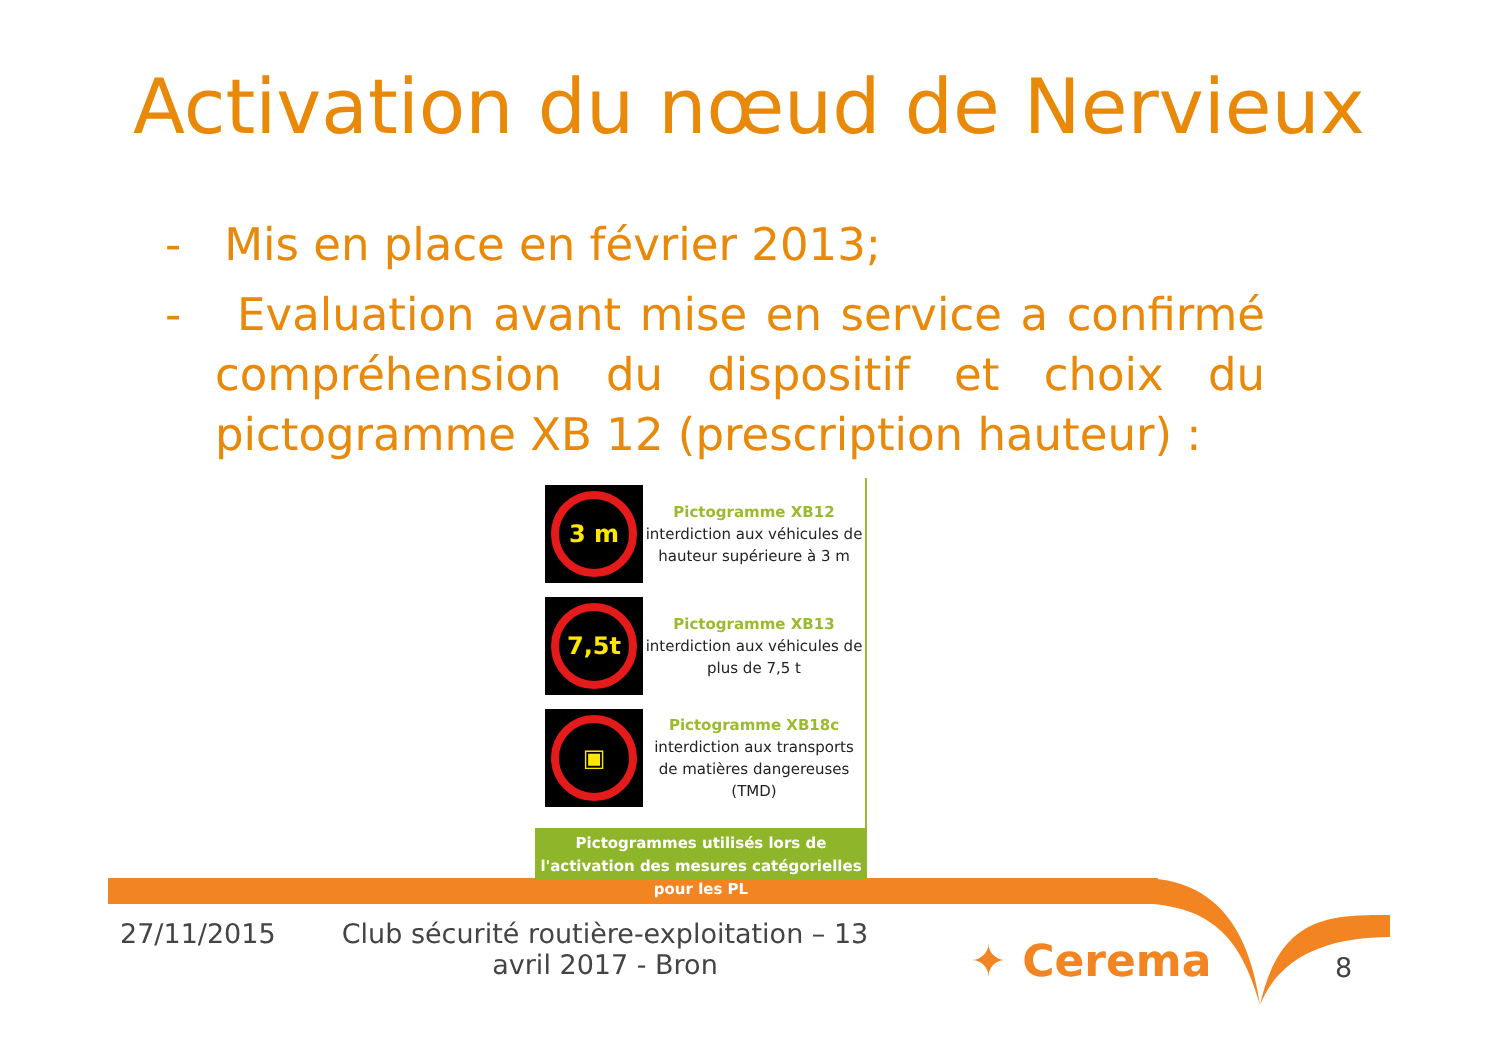Activation du nœud de Nervieux
- Mis en place en février 2013;
- Evaluation avant mise en service a confirmé compréhension du dispositif et choix du pictogramme XB 12 (prescription hauteur) :
3 m
Pictogramme XB12
interdiction aux véhicules de hauteur supérieure à 3 m
7,5t
Pictogramme XB13
interdiction aux véhicules de plus de 7,5 t
▣
Pictogramme XB18c
interdiction aux transports de matières dangereuses (TMD)
Pictogrammes utilisés lors de l'activation des mesures catégorielles pour les PL
27/11/2015
Club sécurité routière-exploitation – 13 avril 2017 - Bron
✦ Cerema 8